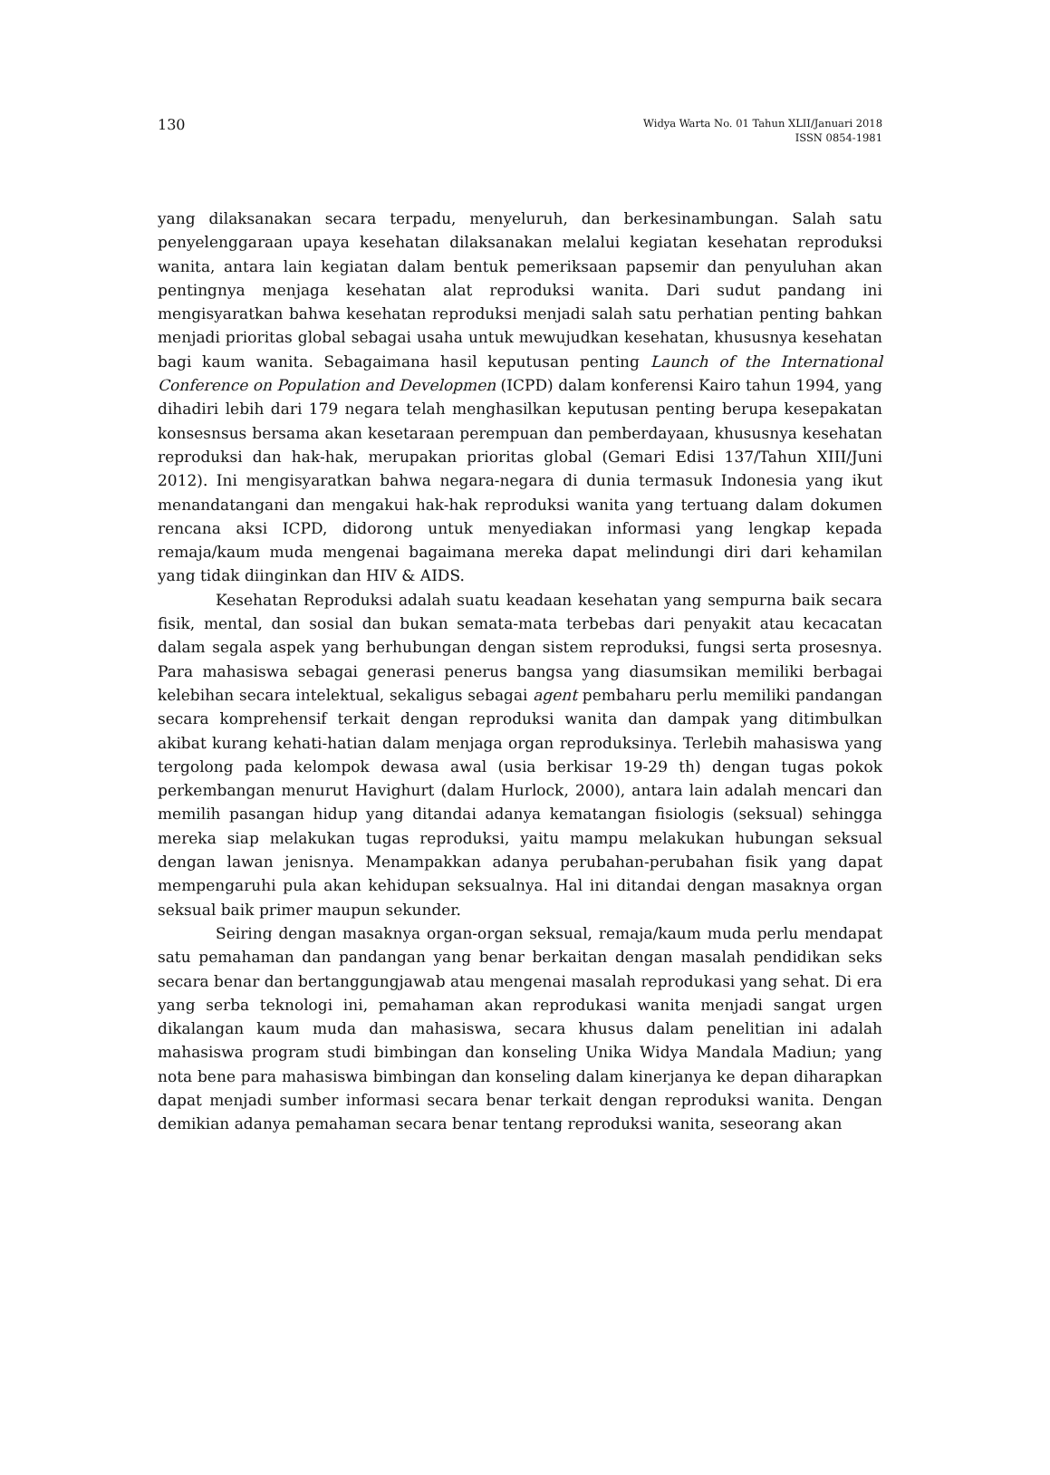130
Widya Warta No. 01 Tahun XLII/Januari 2018
ISSN 0854-1981
yang dilaksanakan secara terpadu, menyeluruh, dan berkesinambungan. Salah satu penyelenggaraan upaya kesehatan dilaksanakan melalui kegiatan kesehatan reproduksi wanita, antara lain kegiatan dalam bentuk pemeriksaan papsemir dan penyuluhan akan pentingnya menjaga kesehatan alat reproduksi wanita. Dari sudut pandang ini mengisyaratkan bahwa kesehatan reproduksi menjadi salah satu perhatian penting bahkan menjadi prioritas global sebagai usaha untuk mewujudkan kesehatan, khususnya kesehatan bagi kaum wanita. Sebagaimana hasil keputusan penting Launch of the International Conference on Population and Developmen (ICPD) dalam konferensi Kairo tahun 1994, yang dihadiri lebih dari 179 negara telah menghasilkan keputusan penting berupa kesepakatan konsesnsus bersama akan kesetaraan perempuan dan pemberdayaan, khususnya kesehatan reproduksi dan hak-hak, merupakan prioritas global (Gemari Edisi 137/Tahun XIII/Juni 2012). Ini mengisyaratkan bahwa negara-negara di dunia termasuk Indonesia yang ikut menandatangani dan mengakui hak-hak reproduksi wanita yang tertuang dalam dokumen rencana aksi ICPD, didorong untuk menyediakan informasi yang lengkap kepada remaja/kaum muda mengenai bagaimana mereka dapat melindungi diri dari kehamilan yang tidak diinginkan dan HIV & AIDS.
Kesehatan Reproduksi adalah suatu keadaan kesehatan yang sempurna baik secara fisik, mental, dan sosial dan bukan semata-mata terbebas dari penyakit atau kecacatan dalam segala aspek yang berhubungan dengan sistem reproduksi, fungsi serta prosesnya. Para mahasiswa sebagai generasi penerus bangsa yang diasumsikan memiliki berbagai kelebihan secara intelektual, sekaligus sebagai agent pembaharu perlu memiliki pandangan secara komprehensif terkait dengan reproduksi wanita dan dampak yang ditimbulkan akibat kurang kehati-hatian dalam menjaga organ reproduksinya. Terlebih mahasiswa yang tergolong pada kelompok dewasa awal (usia berkisar 19-29 th) dengan tugas pokok perkembangan menurut Havighurt (dalam Hurlock, 2000), antara lain adalah mencari dan memilih pasangan hidup yang ditandai adanya kematangan fisiologis (seksual) sehingga mereka siap melakukan tugas reproduksi, yaitu mampu melakukan hubungan seksual dengan lawan jenisnya. Menampakkan adanya perubahan-perubahan fisik yang dapat mempengaruhi pula akan kehidupan seksualnya. Hal ini ditandai dengan masaknya organ seksual baik primer maupun sekunder.
Seiring dengan masaknya organ-organ seksual, remaja/kaum muda perlu mendapat satu pemahaman dan pandangan yang benar berkaitan dengan masalah pendidikan seks secara benar dan bertanggungjawab atau mengenai masalah reprodukasi yang sehat. Di era yang serba teknologi ini, pemahaman akan reprodukasi wanita menjadi sangat urgen dikalangan kaum muda dan mahasiswa, secara khusus dalam penelitian ini adalah mahasiswa program studi bimbingan dan konseling Unika Widya Mandala Madiun; yang nota bene para mahasiswa bimbingan dan konseling dalam kinerjanya ke depan diharapkan dapat menjadi sumber informasi secara benar terkait dengan reproduksi wanita. Dengan demikian adanya pemahaman secara benar tentang reproduksi wanita, seseorang akan